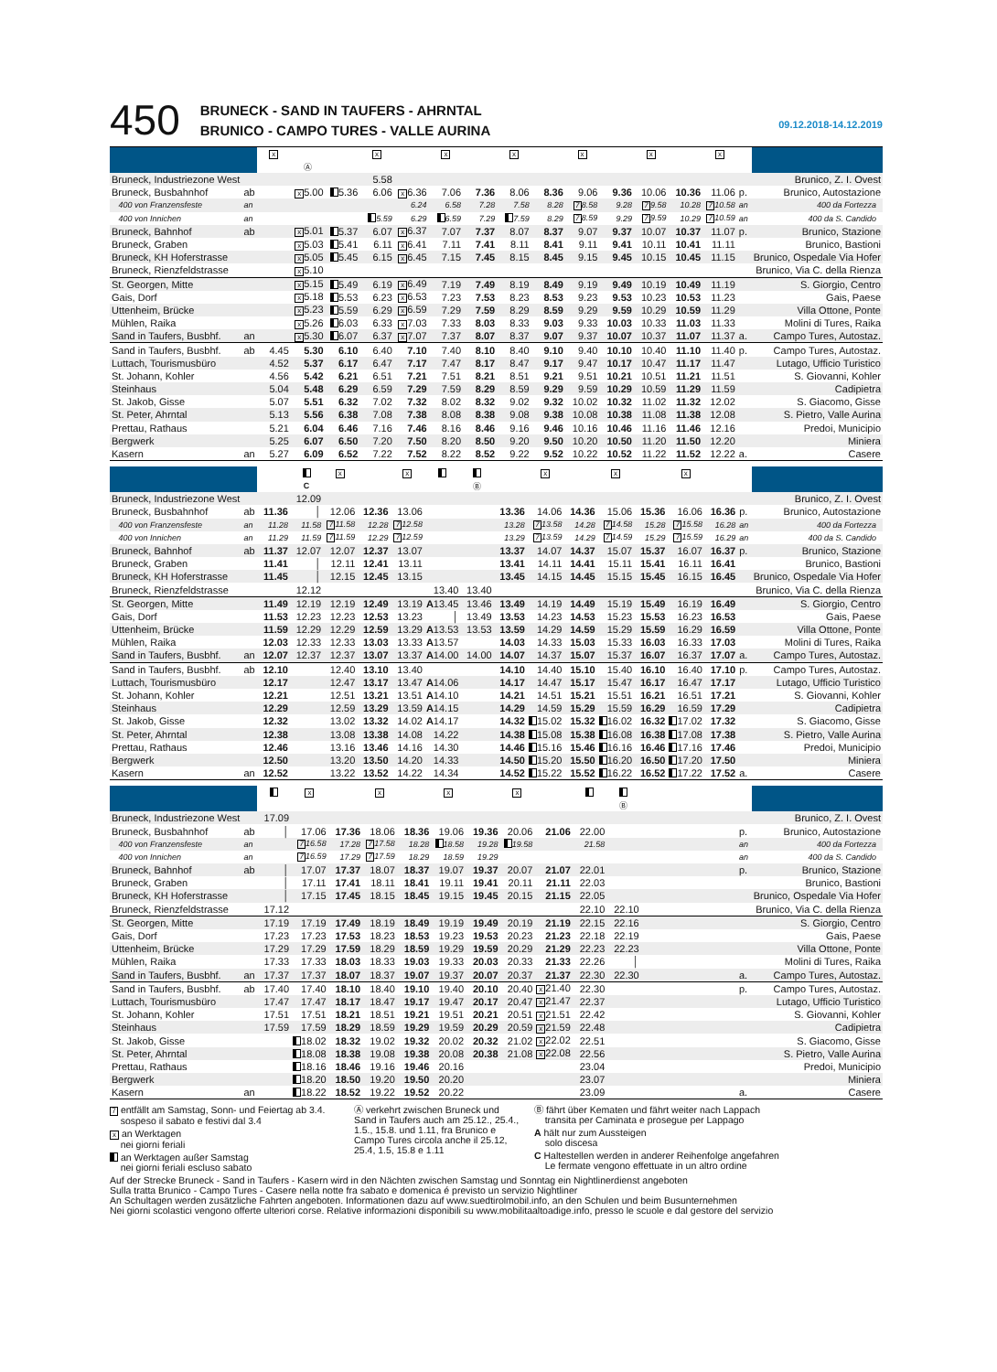450
BRUNECK - SAND IN TAUFERS - AHRNTAL
BRUNICO - CAMPO TURES - VALLE AURINA
09.12.2018-14.12.2019
| | | x | | | x | | x | | x | | x | | x | | x | | |
| --- | --- | --- | --- | --- | --- | --- | --- | --- | --- | --- | --- | --- | --- | --- | --- | --- | --- |
| | | | Ⓐ | | | | | | | | | | | | | | |
| Bruneck, Industriezone West | | | | | 5.58 | | | | | | | | | | | | Brunico, Z. I. Ovest |
| Bruneck, Busbahnhof | ab | | x 5.00 | 5.36 | 6.06 | x 6.36 | 7.06 | 7.36 | 8.06 | 8.36 | 9.06 | 9.36 | 10.06 | 10.36 | 11.06 | p. | Brunico, Autostazione |
| 400 von Franzensfeste | an | | | | | 6.24 | 6.58 | 7.28 | 7.58 | 8.28 | 7 8.58 | 9.28 | 7 9.58 | 10.28 | 7 10.58 | an | 400 da Fortezza |
| 400 von Innichen | an | | | | 5.59 | 6.29 | 6.59 | 7.29 | 7.59 | 8.29 | 7 8.59 | 9.29 | 7 9.59 | 10.29 | 7 10.59 | an | 400 da S. Candido |
| Bruneck, Bahnhof | ab | | x 5.01 | 5.37 | 6.07 | x 6.37 | 7.07 | 7.37 | 8.07 | 8.37 | 9.07 | 9.37 | 10.07 | 10.37 | 11.07 | p. | Brunico, Stazione |
| Bruneck, Graben | | | x 5.03 | 5.41 | 6.11 | x 6.41 | 7.11 | 7.41 | 8.11 | 8.41 | 9.11 | 9.41 | 10.11 | 10.41 | 11.11 | | Brunico, Bastioni |
| Bruneck, KH Hoferstrasse | | | x 5.05 | 5.45 | 6.15 | x 6.45 | 7.15 | 7.45 | 8.15 | 8.45 | 9.15 | 9.45 | 10.15 | 10.45 | 11.15 | | Brunico, Ospedale Via Hofer |
| Bruneck, Rienzfeldstrasse | | | x 5.10 | | | | | | | | | | | | | | Brunico, Via C. della Rienza |
| St. Georgen, Mitte | | | x 5.15 | 5.49 | 6.19 | x 6.49 | 7.19 | 7.49 | 8.19 | 8.49 | 9.19 | 9.49 | 10.19 | 10.49 | 11.19 | | S. Giorgio, Centro |
| Gais, Dorf | | | x 5.18 | 5.53 | 6.23 | x 6.53 | 7.23 | 7.53 | 8.23 | 8.53 | 9.23 | 9.53 | 10.23 | 10.53 | 11.23 | | Gais, Paese |
| Uttenheim, Brücke | | | x 5.23 | 5.59 | 6.29 | x 6.59 | 7.29 | 7.59 | 8.29 | 8.59 | 9.29 | 9.59 | 10.29 | 10.59 | 11.29 | | Villa Ottone, Ponte |
| Mühlen, Raika | | | x 5.26 | 6.03 | 6.33 | x 7.03 | 7.33 | 8.03 | 8.33 | 9.03 | 9.33 | 10.03 | 10.33 | 11.03 | 11.33 | | Molini di Tures, Raika |
| Sand in Taufers, Busbhf. | an | | x 5.30 | 6.07 | 6.37 | x 7.07 | 7.37 | 8.07 | 8.37 | 9.07 | 9.37 | 10.07 | 10.37 | 11.07 | 11.37 | a. | Campo Tures, Autostaz. |
| Sand in Taufers, Busbhf. | ab | 4.45 | 5.30 | 6.10 | 6.40 | 7.10 | 7.40 | 8.10 | 8.40 | 9.10 | 9.40 | 10.10 | 10.40 | 11.10 | 11.40 | p. | Campo Tures, Autostaz. |
| Luttach, Tourismusbüro | | 4.52 | 5.37 | 6.17 | 6.47 | 7.17 | 7.47 | 8.17 | 8.47 | 9.17 | 9.47 | 10.17 | 10.47 | 11.17 | 11.47 | | Lutago, Ufficio Turistico |
| St. Johann, Kohler | | 4.56 | 5.42 | 6.21 | 6.51 | 7.21 | 7.51 | 8.21 | 8.51 | 9.21 | 9.51 | 10.21 | 10.51 | 11.21 | 11.51 | | S. Giovanni, Kohler |
| Steinhaus | | 5.04 | 5.48 | 6.29 | 6.59 | 7.29 | 7.59 | 8.29 | 8.59 | 9.29 | 9.59 | 10.29 | 10.59 | 11.29 | 11.59 | | Cadipietra |
| St. Jakob, Gisse | | 5.07 | 5.51 | 6.32 | 7.02 | 7.32 | 8.02 | 8.32 | 9.02 | 9.32 | 10.02 | 10.32 | 11.02 | 11.32 | 12.02 | | S. Giacomo, Gisse |
| St. Peter, Ahrntal | | 5.13 | 5.56 | 6.38 | 7.08 | 7.38 | 8.08 | 8.38 | 9.08 | 9.38 | 10.08 | 10.38 | 11.08 | 11.38 | 12.08 | | S. Pietro, Valle Aurina |
| Prettau, Rathaus | | 5.21 | 6.04 | 6.46 | 7.16 | 7.46 | 8.16 | 8.46 | 9.16 | 9.46 | 10.16 | 10.46 | 11.16 | 11.46 | 12.16 | | Predoi, Municipio |
| Bergwerk | | 5.25 | 6.07 | 6.50 | 7.20 | 7.50 | 8.20 | 8.50 | 9.20 | 9.50 | 10.20 | 10.50 | 11.20 | 11.50 | 12.20 | | Miniera |
| Kasern | an | 5.27 | 6.09 | 6.52 | 7.22 | 7.52 | 8.22 | 8.52 | 9.22 | 9.52 | 10.22 | 10.52 | 11.22 | 11.52 | 12.22 | a. | Casere |
| | | | | x | | x | | | | x | | x | | x | | | |
| --- | --- | --- | --- | --- | --- | --- | --- | --- | --- | --- | --- | --- | --- | --- | --- | --- | --- |
| | | | C | | | | | Ⓑ | | | | | | | | | |
| Bruneck, Industriezone West | | | 12.09 | | | | | | | | | | | | | | Brunico, Z. I. Ovest |
| Bruneck, Busbahnhof | ab | 11.36 | │ | 12.06 | 12.36 | 13.06 | | | 13.36 | 14.06 | 14.36 | 15.06 | 15.36 | 16.06 | 16.36 | p. | Brunico, Autostazione |
| 400 von Franzensfeste | an | 11.28 | 11.58 | 7 11.58 | 12.28 | 7 12.58 | | | 13.28 | 7 13.58 | 14.28 | 7 14.58 | 15.28 | 7 15.58 | 16.28 | an | 400 da Fortezza |
| 400 von Innichen | an | 11.29 | 11.59 | 7 11.59 | 12.29 | 7 12.59 | | | 13.29 | 7 13.59 | 14.29 | 7 14.59 | 15.29 | 7 15.59 | 16.29 | an | 400 da S. Candido |
| Bruneck, Bahnhof | ab | 11.37 | 12.07 | 12.07 | 12.37 | 13.07 | | | 13.37 | 14.07 | 14.37 | 15.07 | 15.37 | 16.07 | 16.37 | p. | Brunico, Stazione |
| Bruneck, Graben | | 11.41 | │ | 12.11 | 12.41 | 13.11 | | | 13.41 | 14.11 | 14.41 | 15.11 | 15.41 | 16.11 | 16.41 | | Brunico, Bastioni |
| Bruneck, KH Hoferstrasse | | 11.45 | │ | 12.15 | 12.45 | 13.15 | | | 13.45 | 14.15 | 14.45 | 15.15 | 15.45 | 16.15 | 16.45 | | Brunico, Ospedale Via Hofer |
| Bruneck, Rienzfeldstrasse | | | 12.12 | | | | 13.40 | 13.40 | | | | | | | | | Brunico, Via C. della Rienza |
| St. Georgen, Mitte | | 11.49 | 12.19 | 12.19 | 12.49 | 13.19 | A 13.45 | 13.46 | 13.49 | 14.19 | 14.49 | 15.19 | 15.49 | 16.19 | 16.49 | | S. Giorgio, Centro |
| Gais, Dorf | | 11.53 | 12.23 | 12.23 | 12.53 | 13.23 | │ | 13.49 | 13.53 | 14.23 | 14.53 | 15.23 | 15.53 | 16.23 | 16.53 | | Gais, Paese |
| Uttenheim, Brücke | | 11.59 | 12.29 | 12.29 | 12.59 | 13.29 | A 13.53 | 13.53 | 13.59 | 14.29 | 14.59 | 15.29 | 15.59 | 16.29 | 16.59 | | Villa Ottone, Ponte |
| Mühlen, Raika | | 12.03 | 12.33 | 12.33 | 13.03 | 13.33 | A 13.57 | | 14.03 | 14.33 | 15.03 | 15.33 | 16.03 | 16.33 | 17.03 | | Molini di Tures, Raika |
| Sand in Taufers, Busbhf. | an | 12.07 | 12.37 | 12.37 | 13.07 | 13.37 | A 14.00 | 14.00 | 14.07 | 14.37 | 15.07 | 15.37 | 16.07 | 16.37 | 17.07 | a. | Campo Tures, Autostaz. |
| Sand in Taufers, Busbhf. | ab | 12.10 | | 12.40 | 13.10 | 13.40 | | | 14.10 | 14.40 | 15.10 | 15.40 | 16.10 | 16.40 | 17.10 | p. | Campo Tures, Autostaz. |
| Luttach, Tourismusbüro | | 12.17 | | 12.47 | 13.17 | 13.47 | A 14.06 | | 14.17 | 14.47 | 15.17 | 15.47 | 16.17 | 16.47 | 17.17 | | Lutago, Ufficio Turistico |
| St. Johann, Kohler | | 12.21 | | 12.51 | 13.21 | 13.51 | A 14.10 | | 14.21 | 14.51 | 15.21 | 15.51 | 16.21 | 16.51 | 17.21 | | S. Giovanni, Kohler |
| Steinhaus | | 12.29 | | 12.59 | 13.29 | 13.59 | A 14.15 | | 14.29 | 14.59 | 15.29 | 15.59 | 16.29 | 16.59 | 17.29 | | Cadipietra |
| St. Jakob, Gisse | | 12.32 | | 13.02 | 13.32 | 14.02 | A 14.17 | | 14.32 | 15.02 | 15.32 | 16.02 | 16.32 | 17.02 | 17.32 | | S. Giacomo, Gisse |
| St. Peter, Ahrntal | | 12.38 | | 13.08 | 13.38 | 14.08 | 14.22 | | 14.38 | 15.08 | 15.38 | 16.08 | 16.38 | 17.08 | 17.38 | | S. Pietro, Valle Aurina |
| Prettau, Rathaus | | 12.46 | | 13.16 | 13.46 | 14.16 | 14.30 | | 14.46 | 15.16 | 15.46 | 16.16 | 16.46 | 17.16 | 17.46 | | Predoi, Municipio |
| Bergwerk | | 12.50 | | 13.20 | 13.50 | 14.20 | 14.33 | | 14.50 | 15.20 | 15.50 | 16.20 | 16.50 | 17.20 | 17.50 | | Miniera |
| Kasern | an | 12.52 | | 13.22 | 13.52 | 14.22 | 14.34 | | 14.52 | 15.22 | 15.52 | 16.22 | 16.52 | 17.22 | 17.52 | a. | Casere |
| | | | x | | x | | x | | x | | | | | | | | |
| --- | --- | --- | --- | --- | --- | --- | --- | --- | --- | --- | --- | --- | --- | --- | --- | --- | --- |
| | | | | | | | | | | | | Ⓑ | | | | | |
| Bruneck, Industriezone West | | 17.09 | | | | | | | | | | | | | | | Brunico, Z. I. Ovest |
| Bruneck, Busbahnhof | ab | │ | 17.06 | 17.36 | 18.06 | 18.36 | 19.06 | 19.36 | 20.06 | 21.06 | 22.00 | | | | | p. | Brunico, Autostazione |
| 400 von Franzensfeste | an | | 7 16.58 | 17.28 | 7 17.58 | 18.28 | 18.58 | 19.28 | 19.58 | | 21.58 | | | | | an | 400 da Fortezza |
| 400 von Innichen | an | | 7 16.59 | 17.29 | 7 17.59 | 18.29 | 18.59 | 19.29 | | | | | | | | an | 400 da S. Candido |
| Bruneck, Bahnhof | ab | │ | 17.07 | 17.37 | 18.07 | 18.37 | 19.07 | 19.37 | 20.07 | 21.07 | 22.01 | | | | | p. | Brunico, Stazione |
| Bruneck, Graben | | │ | 17.11 | 17.41 | 18.11 | 18.41 | 19.11 | 19.41 | 20.11 | 21.11 | 22.03 | | | | | | Brunico, Bastioni |
| Bruneck, KH Hoferstrasse | | │ | 17.15 | 17.45 | 18.15 | 18.45 | 19.15 | 19.45 | 20.15 | 21.15 | 22.05 | | | | | | Brunico, Ospedale Via Hofer |
| Bruneck, Rienzfeldstrasse | | 17.12 | | | | | | | | | 22.10 | 22.10 | | | | | Brunico, Via C. della Rienza |
| St. Georgen, Mitte | | 17.19 | 17.19 | 17.49 | 18.19 | 18.49 | 19.19 | 19.49 | 20.19 | 21.19 | 22.15 | 22.16 | | | | | S. Giorgio, Centro |
| Gais, Dorf | | 17.23 | 17.23 | 17.53 | 18.23 | 18.53 | 19.23 | 19.53 | 20.23 | 21.23 | 22.18 | 22.19 | | | | | Gais, Paese |
| Uttenheim, Brücke | | 17.29 | 17.29 | 17.59 | 18.29 | 18.59 | 19.29 | 19.59 | 20.29 | 21.29 | 22.23 | 22.23 | | | | | Villa Ottone, Ponte |
| Mühlen, Raika | | 17.33 | 17.33 | 18.03 | 18.33 | 19.03 | 19.33 | 20.03 | 20.33 | 21.33 | 22.26 | │ | | | | | Molini di Tures, Raika |
| Sand in Taufers, Busbhf. | an | 17.37 | 17.37 | 18.07 | 18.37 | 19.07 | 19.37 | 20.07 | 20.37 | 21.37 | 22.30 | 22.30 | | | | a. | Campo Tures, Autostaz. |
| Sand in Taufers, Busbhf. | ab | 17.40 | 17.40 | 18.10 | 18.40 | 19.10 | 19.40 | 20.10 | 20.40 | x 21.40 | 22.30 | | | | | p. | Campo Tures, Autostaz. |
| Luttach, Tourismusbüro | | 17.47 | 17.47 | 18.17 | 18.47 | 19.17 | 19.47 | 20.17 | 20.47 | x 21.47 | 22.37 | | | | | | Lutago, Ufficio Turistico |
| St. Johann, Kohler | | 17.51 | 17.51 | 18.21 | 18.51 | 19.21 | 19.51 | 20.21 | 20.51 | x 21.51 | 22.42 | | | | | | S. Giovanni, Kohler |
| Steinhaus | | 17.59 | 17.59 | 18.29 | 18.59 | 19.29 | 19.59 | 20.29 | 20.59 | x 21.59 | 22.48 | | | | | | Cadipietra |
| St. Jakob, Gisse | | | 18.02 | 18.32 | 19.02 | 19.32 | 20.02 | 20.32 | 21.02 | x 22.02 | 22.51 | | | | | | S. Giacomo, Gisse |
| St. Peter, Ahrntal | | | 18.08 | 18.38 | 19.08 | 19.38 | 20.08 | 20.38 | 21.08 | x 22.08 | 22.56 | | | | | | S. Pietro, Valle Aurina |
| Prettau, Rathaus | | | 18.16 | 18.46 | 19.16 | 19.46 | 20.16 | | | | 23.04 | | | | | | Predoi, Municipio |
| Bergwerk | | | 18.20 | 18.50 | 19.20 | 19.50 | 20.20 | | | | 23.07 | | | | | | Miniera |
| Kasern | an | | 18.22 | 18.52 | 19.22 | 19.52 | 20.22 | | | | 23.09 | | | | | a. | Casere |
7 entfällt am Samstag, Sonn- und Feiertag ab 3.4.
sospeso il sabato e festivi dal 3.4
x an Werktagen
nei giorni feriali
an Werktagen außer Samstag
nei giorni feriali escluso sabato
Ⓐ verkehrt zwischen Bruneck und Sand in Taufers auch am 25.12., 25.4., 1.5., 15.8. und 1.11, fra Brunico e Campo Tures circola anche il 25.12, 25.4, 1.5, 15.8 e 1.11
Ⓑ fährt über Kematen und fährt weiter nach Lappach
transita per Caminata e prosegue per Lappago
A hält nur zum Aussteigen
solo discesa
C Haltestellen werden in anderer Reihenfolge angefahren
Le fermate vengono effettuate in un altro ordine
Auf der Strecke Bruneck - Sand in Taufers - Kasern wird in den Nächten zwischen Samstag und Sonntag ein Nightlinerdienst angeboten
Sulla tratta Brunico - Campo Tures - Casere nella notte fra sabato e domenica é previsto un servizio Nightliner
An Schultagen werden zusätzliche Fahrten angeboten. Informationen dazu auf www.suedtirolmobil.info, an den Schulen und beim Busunternehmen
Nei giorni scolastici vengono offerte ulteriori corse. Relative informazioni disponibili su www.mobilitaaltoadige.info, presso le scuole e dal gestore del servizio